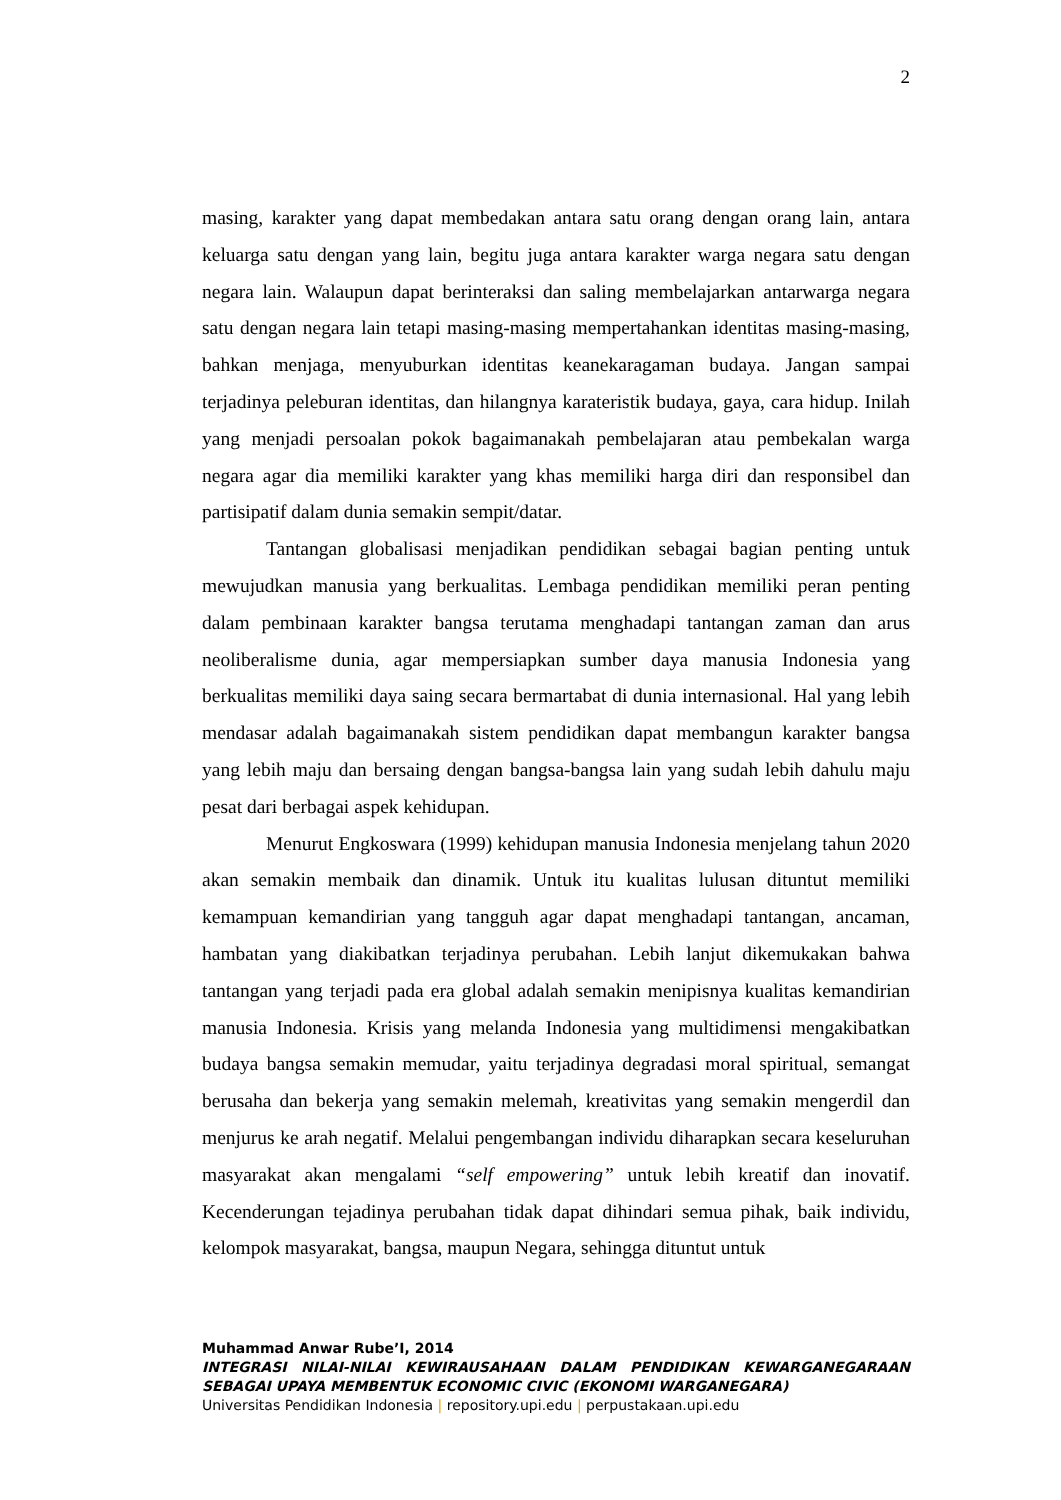2
masing, karakter yang dapat membedakan antara satu orang dengan orang lain, antara keluarga satu dengan yang lain, begitu juga antara karakter warga negara satu dengan negara lain. Walaupun dapat berinteraksi dan saling membelajarkan antarwarga negara satu dengan negara lain tetapi masing-masing mempertahankan identitas masing-masing, bahkan menjaga, menyuburkan identitas keanekaragaman budaya. Jangan sampai terjadinya peleburan identitas, dan hilangnya karateristik budaya, gaya, cara hidup. Inilah yang menjadi persoalan pokok bagaimanakah pembelajaran atau pembekalan warga negara agar dia memiliki karakter yang khas memiliki harga diri dan responsibel dan partisipatif dalam dunia semakin sempit/datar.
Tantangan globalisasi menjadikan pendidikan sebagai bagian penting untuk mewujudkan manusia yang berkualitas. Lembaga pendidikan memiliki peran penting dalam pembinaan karakter bangsa terutama menghadapi tantangan zaman dan arus neoliberalisme dunia, agar mempersiapkan sumber daya manusia Indonesia yang berkualitas memiliki daya saing secara bermartabat di dunia internasional. Hal yang lebih mendasar adalah bagaimanakah sistem pendidikan dapat membangun karakter bangsa yang lebih maju dan bersaing dengan bangsa-bangsa lain yang sudah lebih dahulu maju pesat dari berbagai aspek kehidupan.
Menurut Engkoswara (1999) kehidupan manusia Indonesia menjelang tahun 2020 akan semakin membaik dan dinamik. Untuk itu kualitas lulusan dituntut memiliki kemampuan kemandirian yang tangguh agar dapat menghadapi tantangan, ancaman, hambatan yang diakibatkan terjadinya perubahan. Lebih lanjut dikemukakan bahwa tantangan yang terjadi pada era global adalah semakin menipisnya kualitas kemandirian manusia Indonesia. Krisis yang melanda Indonesia yang multidimensi mengakibatkan budaya bangsa semakin memudar, yaitu terjadinya degradasi moral spiritual, semangat berusaha dan bekerja yang semakin melemah, kreativitas yang semakin mengerdil dan menjurus ke arah negatif. Melalui pengembangan individu diharapkan secara keseluruhan masyarakat akan mengalami “self empowering” untuk lebih kreatif dan inovatif. Kecenderungan tejadinya perubahan tidak dapat dihindari semua pihak, baik individu, kelompok masyarakat, bangsa, maupun Negara, sehingga dituntut untuk
Muhammad Anwar Rube’I, 2014
INTEGRASI NILAI-NILAI KEWIRAUSAHAAN DALAM PENDIDIKAN KEWARGANEGARAAN SEBAGAI UPAYA MEMBENTUK ECONOMIC CIVIC (EKONOMI WARGANEGARA)
Universitas Pendidikan Indonesia | repository.upi.edu | perpustakaan.upi.edu